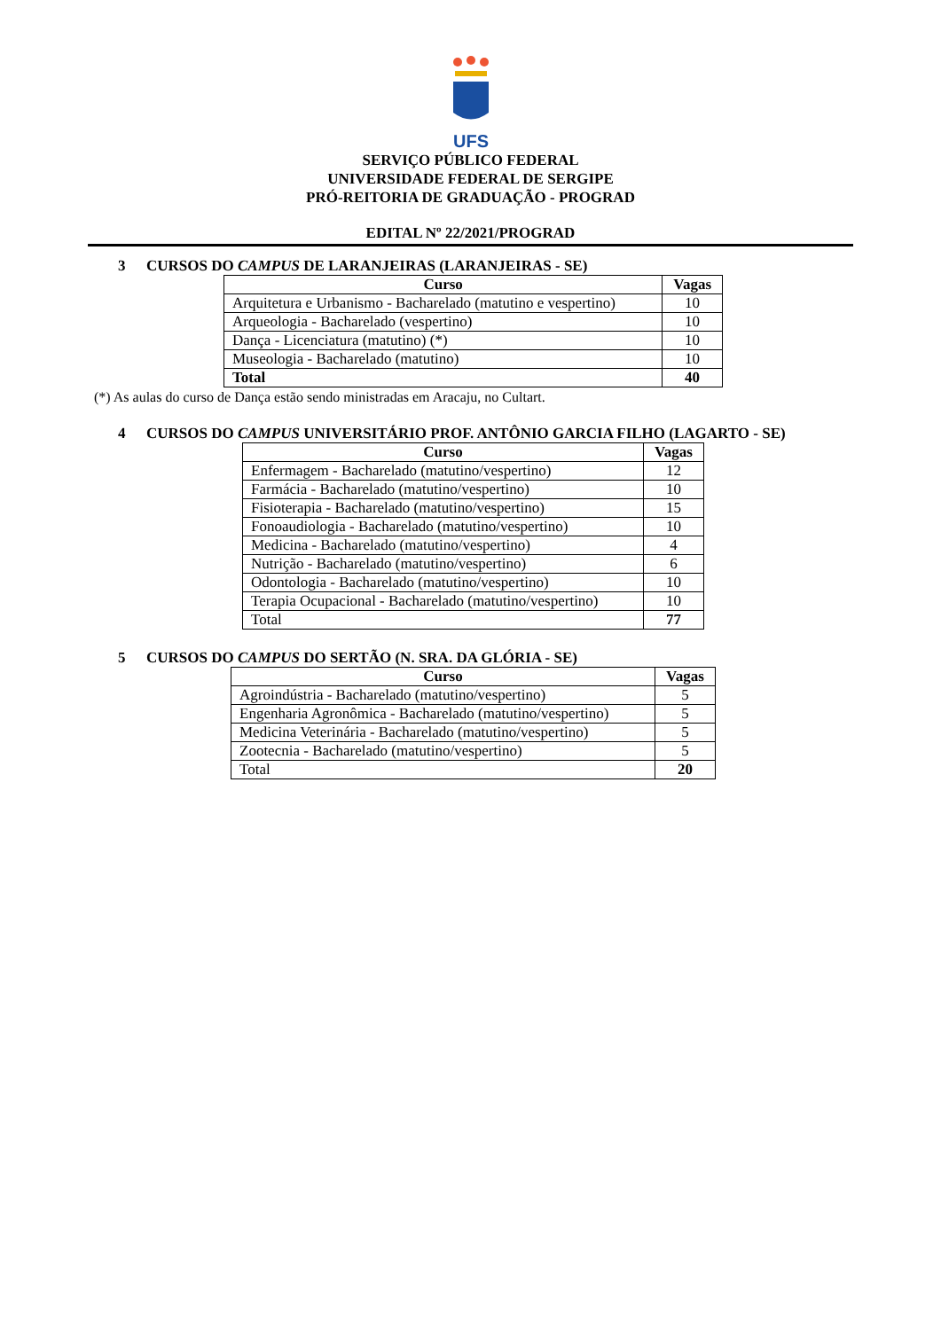UFS
SERVIÇO PÚBLICO FEDERAL
UNIVERSIDADE FEDERAL DE SERGIPE
PRÓ-REITORIA DE GRADUAÇÃO - PROGRAD
EDITAL Nº 22/2021/PROGRAD
3 CURSOS DO CAMPUS DE LARANJEIRAS (LARANJEIRAS - SE)
| Curso | Vagas |
| --- | --- |
| Arquitetura e Urbanismo - Bacharelado (matutino e vespertino) | 10 |
| Arqueologia - Bacharelado (vespertino) | 10 |
| Dança - Licenciatura (matutino) (*) | 10 |
| Museologia - Bacharelado (matutino) | 10 |
| Total | 40 |
(*) As aulas do curso de Dança estão sendo ministradas em Aracaju, no Cultart.
4 CURSOS DO CAMPUS UNIVERSITÁRIO PROF. ANTÔNIO GARCIA FILHO (LAGARTO - SE)
| Curso | Vagas |
| --- | --- |
| Enfermagem - Bacharelado (matutino/vespertino) | 12 |
| Farmácia - Bacharelado (matutino/vespertino) | 10 |
| Fisioterapia - Bacharelado (matutino/vespertino) | 15 |
| Fonoaudiologia - Bacharelado (matutino/vespertino) | 10 |
| Medicina - Bacharelado (matutino/vespertino) | 4 |
| Nutrição - Bacharelado (matutino/vespertino) | 6 |
| Odontologia - Bacharelado (matutino/vespertino) | 10 |
| Terapia Ocupacional - Bacharelado (matutino/vespertino) | 10 |
| Total | 77 |
5 CURSOS DO CAMPUS DO SERTÃO (N. SRA. DA GLÓRIA - SE)
| Curso | Vagas |
| --- | --- |
| Agroindústria - Bacharelado (matutino/vespertino) | 5 |
| Engenharia Agronômica - Bacharelado (matutino/vespertino) | 5 |
| Medicina Veterinária - Bacharelado (matutino/vespertino) | 5 |
| Zootecnia - Bacharelado (matutino/vespertino) | 5 |
| Total | 20 |